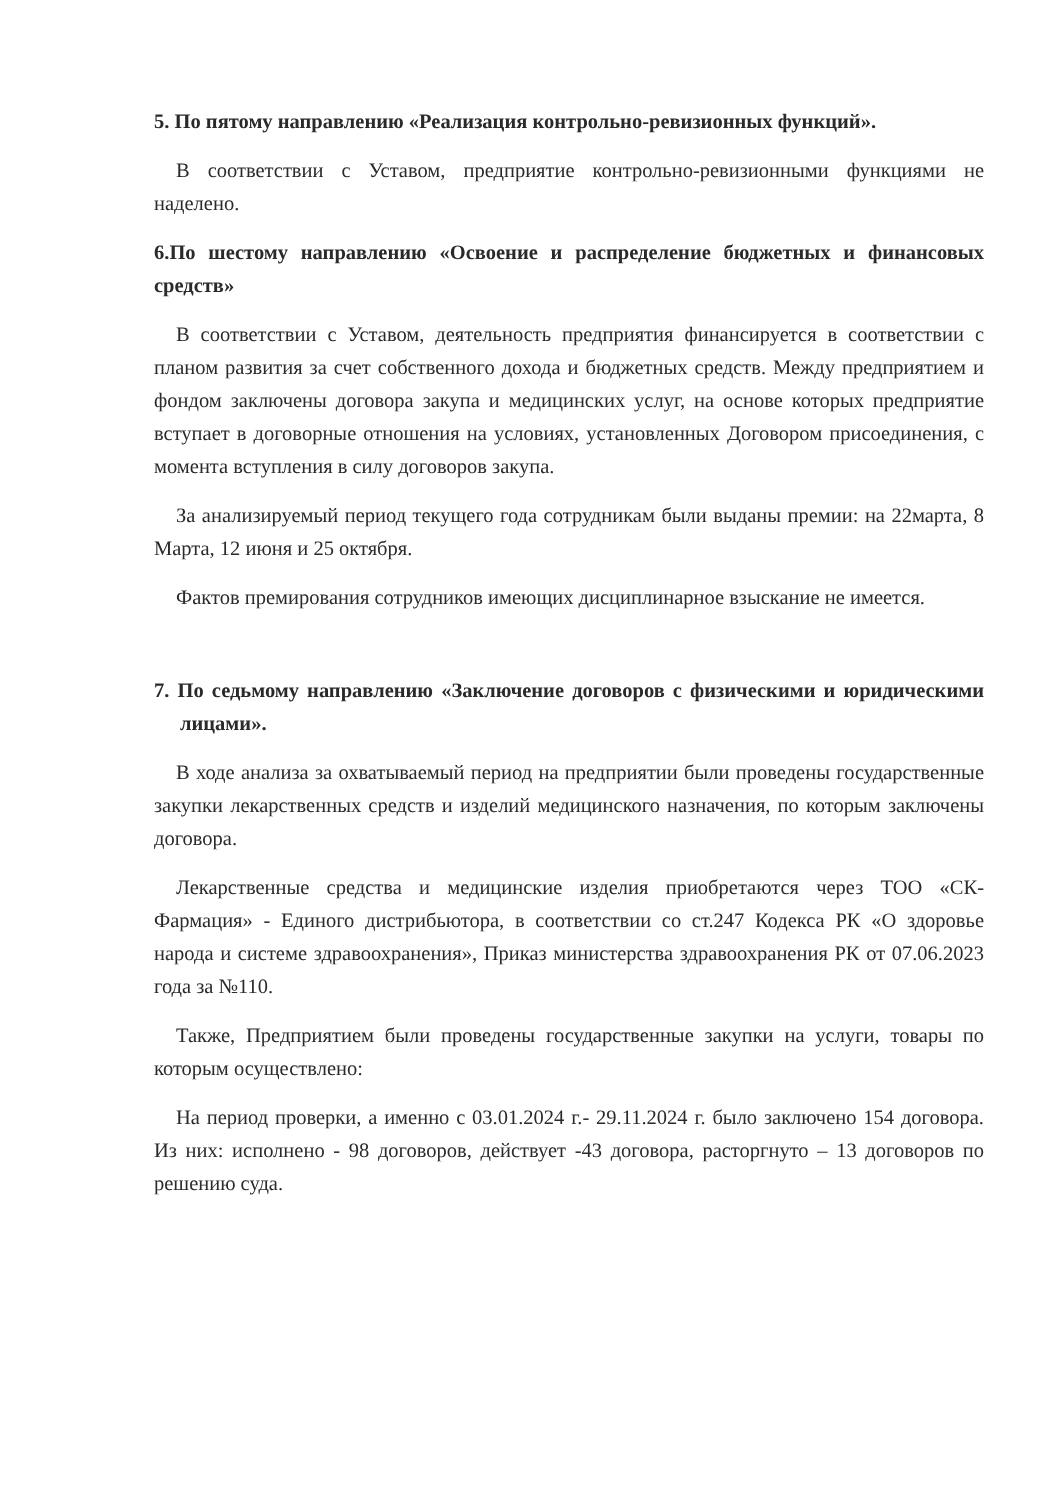5. По пятому направлению «Реализация контрольно-ревизионных функций».
В соответствии с Уставом, предприятие контрольно-ревизионными функциями не наделено.
6.По шестому направлению «Освоение и распределение бюджетных и финансовых средств»
В соответствии с Уставом, деятельность предприятия финансируется в соответствии с планом развития за счет собственного дохода и бюджетных средств. Между предприятием и фондом заключены договора закупа и медицинских услуг, на основе которых предприятие вступает в договорные отношения на условиях, установленных Договором присоединения, с момента вступления в силу договоров закупа.
За анализируемый период текущего года сотрудникам были выданы премии: на 22марта, 8 Марта, 12 июня и 25 октября.
Фактов премирования сотрудников имеющих дисциплинарное взыскание не имеется.
7. По седьмому направлению «Заключение договоров с физическими и юридическими лицами».
В ходе анализа за охватываемый период на предприятии были проведены государственные закупки лекарственных средств и изделий медицинского назначения, по которым заключены договора.
Лекарственные средства и медицинские изделия приобретаются через ТОО «СК-Фармация» - Единого дистрибьютора, в соответствии со ст.247 Кодекса РК «О здоровье народа и системе здравоохранения», Приказ министерства здравоохранения РК от 07.06.2023 года за №110.
Также, Предприятием были проведены государственные закупки на услуги, товары по которым осуществлено:
На период проверки, а именно с 03.01.2024 г.- 29.11.2024 г. было заключено 154 договора. Из них: исполнено - 98 договоров, действует -43 договора, расторгнуто – 13 договоров по решению суда.